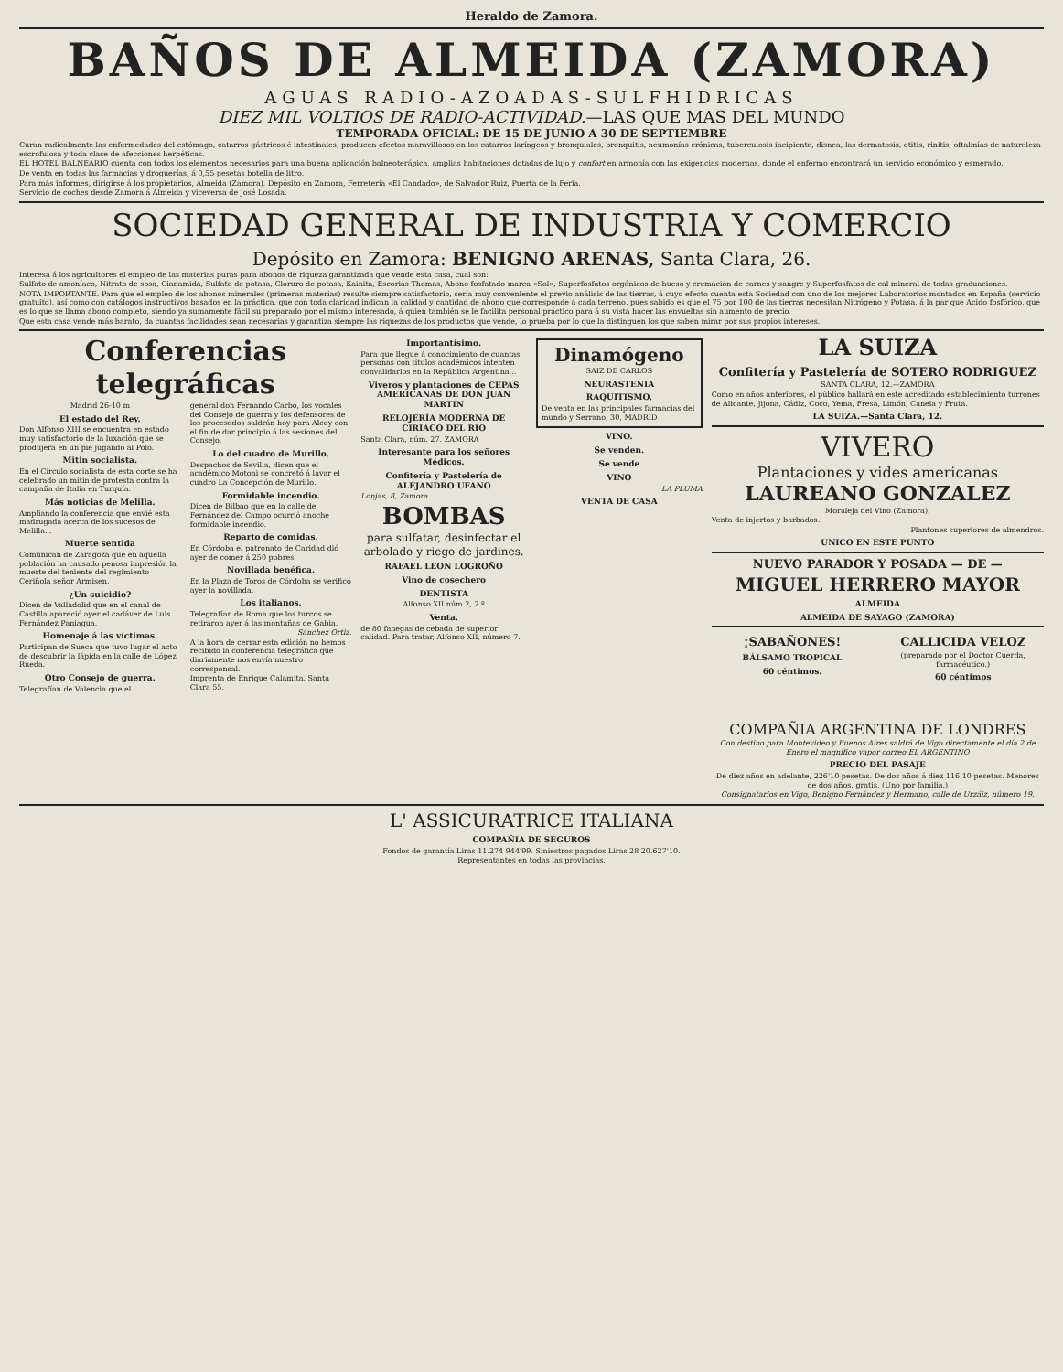Heraldo de Zamora.
BAÑOS DE ALMEIDA (ZAMORA)
AGUAS RADIO-AZOADAS-SULFHIDRICAS
DIEZ MIL VOLTIOS DE RADIO-ACTIVIDAD.—LAS QUE MAS DEL MUNDO
TEMPORADA OFICIAL: DE 15 DE JUNIO A 30 DE SEPTIEMBRE
Curan radicalmente las enfermedades del estómago, catarros gástricos é intestinales, producen efectos maravillosos en los catarros laríngeos y bronquiales, bronquitis, neumonías crónicas, tuberculosis incipiente, disnea, las dermatosis, otitis, rinitis, oftalmías de naturaleza escrofulosa y toda clase de afecciones herpéticas.
EL HOTEL BALNEARIO cuenta con todos los elementos necesarios para una buena aplicación balneoterápica, amplias habitaciones dotadas de lujo y confort en armonía con las exigencias modernas, donde el enfermo encontrará un servicio económico y esmerado.
De venta en todas las farmacias y droguerías, á 0,55 pesetas botella de litro.
Para más informes, dirigirse á los propietarios, Almeida (Zamora). Depósito en Zamora, Ferretería «El Candado», de Salvador Ruiz, Puerta de la Feria.
Servicio de coches desde Zamora á Almeida y viceversa de José Losada.
SOCIEDAD GENERAL DE INDUSTRIA Y COMERCIO
Depósito en Zamora: BENIGNO ARENAS, Santa Clara, 26.
Interesa á los agricultores el empleo de las materias puras para abonos de riqueza garantizada que vende esta casa, cual son:
Sulfato de amoníaco, Nitrato de sosa, Cianamida, Sulfato de potasa, Cloruro de potasa, Kainita, Escorias Thomas, Abono fosfatado marca «Sol», Superfosfatos orgánicos de hueso y cremación de carnes y sangre y Superfosfatos de cal mineral de todas graduaciones.
NOTA IMPORTANTE. Para que el empleo de los abonos minerales (primeras materias) resulte siempre satisfactorio, sería muy conveniente el previo análisis de las tierras, á cuyo efecto cuenta esta Sociedad con uno de los mejores Laboratorios montados en España (servicio gratuito), así como con catálogos instructivos basados en la práctica, que con toda claridad indican la calidad y cantidad de abono que corresponde á cada terreno, pues sabido es que el 75 por 100 de las tierras necesitan Nitrógeno y Potasa, á la par que Acido fosfórico, que es lo que se llama abono completo, siendo ya sumamente fácil su preparado por el mismo interesado, á quien también se le facilita personal práctico para á su vista hacer las envueltas sin aumento de precio.
Que esta casa vende más barato, da cuantas facilidades sean necesarias y garantiza siempre las riquezas de los productos que vende, lo prueba por lo que la distinguen los que saben mirar por sus propios intereses.
Conferencias telegráficas
Madrid 26-10 m
El estado del Rey.
Don Alfonso XIII se encuentra en estado muy satisfactorio de la luxación que se produjera en un pie jugando al Polo.
Mitin socialista.
En el Círculo socialista de esta corte se ha celebrado un mitin de protesta contra la campaña de Italia en Turquía.
Más noticias de Melilla.
Ampliando la conferencia que envié esta madrugada acerca de los sucesos de Melilla...
Muerte sentida
Comunican de Zaragoza que en aquella población ha causado penosa impresión la muerte del teniente del regimiento Ceriñola señor Armisen.
¿Un suicidio?
Dicen de Valladolid que en el canal de Castilla apareció ayer el cadáver de Luis Fernández Paniagua.
Homenaje á las víctimas.
Participan de Sueca que tuvo lugar el acto de descubrir la lápida en la calle de López Rueda.
Otro Consejo de guerra.
Telegrafían de Valencia que el
general don Fernando Carbó, los vocales del Consejo de guerra y los defensores de los procesados saldrán hoy para Alcoy con el fin de dar principio á las sesiones del Consejo.
Lo del cuadro de Murillo.
Despachos de Sevilla, dicen que el académico Motoni se concretó á lavar el cuadro La Concepción de Murillo.
Formidable incendio.
Dicen de Bilbao que en la calle de Fernández del Campo ocurrió anoche formidable incendio.
Reparto de comidas.
En Córdoba el patronato de Caridad dió ayer de comer á 250 pobres.
Novillada benéfica.
En la Plaza de Toros de Córdoba se verificó ayer la novillada.
Los italianos.
Telegrafían de Roma que los turcos se retiraron ayer á las montañas de Gabia.
Sánchez Ortiz.
A la hora de cerrar esta edición no hemos recibido la conferencia telegráfica que diariamente nos envía nuestro corresponsal.
Imprenta de Enrique Calamita, Santa Clara 55.
Importantísimo.
Para que llegue á conocimiento de cuantas personas con títulos académicos intenten convalidarlos en la República Argentina...
Viveros y plantaciones de CEPAS AMERICANAS DE DON JUAN MARTIN
RELOJERÍA MODERNA DE CIRIACO DEL RIO
Santa Clara, núm. 27. ZAMORA
Interesante para los señores Médicos.
Confitería y Pastelería de ALEJANDRO UFANO
Lonjas, 8, Zamora.
BOMBAS
para sulfatar, desinfectar el arbolado y riego de jardines.
RAFAEL LEON LOGROÑO
Vino de cosechero
DENTISTA
Alfonso XII núm 2, 2.º
Venta.
de 80 fanegas de cebada de superior calidad. Para tratar, Alfonso XII, número 7.
Dinamógeno
SAIZ DE CARLOS
NEURASTENIA
RAQUITISMO,
De venta en las principales farmacias del mundo y Serrano, 30, MADRID
VINO.
Se venden.
Se vende
VINO
LA PLUMA
VENTA DE CASA
LA SUIZA
Confitería y Pastelería de SOTERO RODRIGUEZ
SANTA CLARA, 12.—ZAMORA
Como en años anteriores, el público hallará en este acreditado establecimiento turrones de Alicante, Jijona, Cádiz, Coco, Yema, Fresa, Limón, Canela y Fruta.
LA SUIZA.—Santa Clara, 12.
VIVERO
Plantaciones y vides americanas
LAUREANO GONZALEZ
Moraleja del Vino (Zamora).
Venta de injertos y barbados.
Plantones superiores de almendros.
UNICO EN ESTE PUNTO
NUEVO PARADOR Y POSADA — DE —
MIGUEL HERRERO MAYOR
ALMEIDA
ALMEIDA DE SAYAGO (ZAMORA)
¡SABAÑONES!
BÁLSAMO TROPICAL
60 céntimos.
CALLICIDA VELOZ
(preparado por el Doctor Cuerda, farmacéutico.)
60 céntimos
COMPAÑIA ARGENTINA DE LONDRES
Con destino para Montevideo y Buenos Aires saldrá de Vigo directamente el día 2 de Enero el magnífico vapor correo EL ARGENTINO
PRECIO DEL PASAJE
De diez años en adelante, 226'10 pesetas. De dos años á diez 116,10 pesetas. Menores de dos años, gratis. (Uno por familia.)
Consignatarios en Vigo, Benigno Fernández y Hermano, calle de Urzáiz, número 19.
L' ASSICURATRICE ITALIANA
COMPAÑIA DE SEGUROS
Fondos de garantía Liras 11.274 944'99. Siniestros pagados Liras 28 20.627'10.
Representantes en todas las provincias.